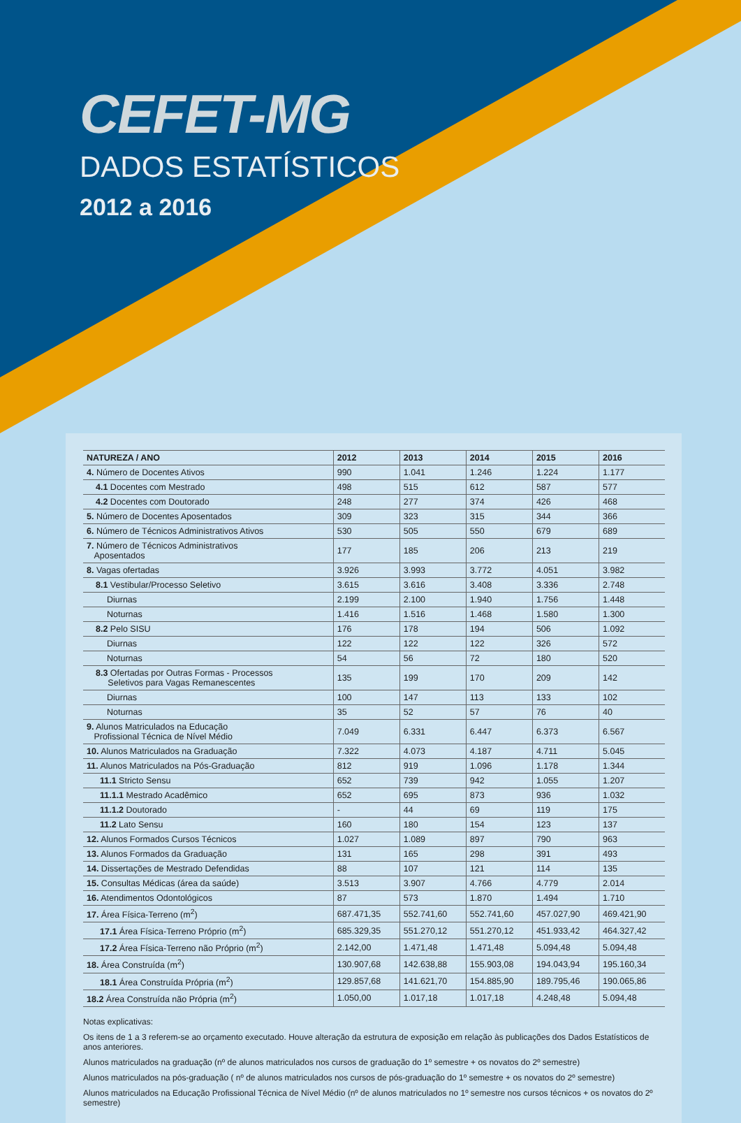CEFET-MG
DADOS ESTATÍSTICOS
2012 a 2016
| NATUREZA / ANO | 2012 | 2013 | 2014 | 2015 | 2016 |
| --- | --- | --- | --- | --- | --- |
| 4. Número de Docentes Ativos | 990 | 1.041 | 1.246 | 1.224 | 1.177 |
| 4.1 Docentes com Mestrado | 498 | 515 | 612 | 587 | 577 |
| 4.2 Docentes com Doutorado | 248 | 277 | 374 | 426 | 468 |
| 5. Número de Docentes Aposentados | 309 | 323 | 315 | 344 | 366 |
| 6. Número de Técnicos Administrativos Ativos | 530 | 505 | 550 | 679 | 689 |
| 7. Número de Técnicos Administrativos Aposentados | 177 | 185 | 206 | 213 | 219 |
| 8. Vagas ofertadas | 3.926 | 3.993 | 3.772 | 4.051 | 3.982 |
| 8.1 Vestibular/Processo Seletivo | 3.615 | 3.616 | 3.408 | 3.336 | 2.748 |
| Diurnas | 2.199 | 2.100 | 1.940 | 1.756 | 1.448 |
| Noturnas | 1.416 | 1.516 | 1.468 | 1.580 | 1.300 |
| 8.2 Pelo SISU | 176 | 178 | 194 | 506 | 1.092 |
| Diurnas | 122 | 122 | 122 | 326 | 572 |
| Noturnas | 54 | 56 | 72 | 180 | 520 |
| 8.3 Ofertadas por Outras Formas - Processos Seletivos para Vagas Remanescentes | 135 | 199 | 170 | 209 | 142 |
| Diurnas | 100 | 147 | 113 | 133 | 102 |
| Noturnas | 35 | 52 | 57 | 76 | 40 |
| 9. Alunos Matriculados na Educação Profissional Técnica de Nível Médio | 7.049 | 6.331 | 6.447 | 6.373 | 6.567 |
| 10. Alunos Matriculados na Graduação | 7.322 | 4.073 | 4.187 | 4.711 | 5.045 |
| 11. Alunos Matriculados na Pós-Graduação | 812 | 919 | 1.096 | 1.178 | 1.344 |
| 11.1 Stricto Sensu | 652 | 739 | 942 | 1.055 | 1.207 |
| 11.1.1 Mestrado Acadêmico | 652 | 695 | 873 | 936 | 1.032 |
| 11.1.2 Doutorado | - | 44 | 69 | 119 | 175 |
| 11.2 Lato Sensu | 160 | 180 | 154 | 123 | 137 |
| 12. Alunos Formados Cursos Técnicos | 1.027 | 1.089 | 897 | 790 | 963 |
| 13. Alunos Formados da Graduação | 131 | 165 | 298 | 391 | 493 |
| 14. Dissertações de Mestrado Defendidas | 88 | 107 | 121 | 114 | 135 |
| 15. Consultas Médicas (área da saúde) | 3.513 | 3.907 | 4.766 | 4.779 | 2.014 |
| 16. Atendimentos Odontológicos | 87 | 573 | 1.870 | 1.494 | 1.710 |
| 17. Área Física-Terreno (m<sup>2</sup>) | 687.471,35 | 552.741,60 | 552.741,60 | 457.027,90 | 469.421,90 |
| 17.1 Área Física-Terreno Próprio (m<sup>2</sup>) | 685.329,35 | 551.270,12 | 551.270,12 | 451.933,42 | 464.327,42 |
| 17.2 Área Física-Terreno não Próprio (m<sup>2</sup>) | 2.142,00 | 1.471,48 | 1.471,48 | 5.094,48 | 5.094,48 |
| 18. Área Construída (m<sup>2</sup>) | 130.907,68 | 142.638,88 | 155.903,08 | 194.043,94 | 195.160,34 |
| 18.1 Área Construída Própria (m<sup>2</sup>) | 129.857,68 | 141.621,70 | 154.885,90 | 189.795,46 | 190.065,86 |
| 18.2 Área Construída não Própria (m<sup>2</sup>) | 1.050,00 | 1.017,18 | 1.017,18 | 4.248,48 | 5.094,48 |
Notas explicativas:
Os itens de 1 a 3 referem-se ao orçamento executado. Houve alteração da estrutura de exposição em relação às publicações dos Dados Estatísticos de anos anteriores.
Alunos matriculados na graduação (nº de alunos matriculados nos cursos de graduação do 1º semestre + os novatos do 2º semestre)
Alunos matriculados na pós-graduação ( nº de alunos matriculados nos cursos de pós-graduação do 1º semestre + os novatos do 2º semestre)
Alunos matriculados na Educação Profissional Técnica de Nível Médio (nº de alunos matriculados no 1º semestre nos cursos técnicos + os novatos do 2º semestre)